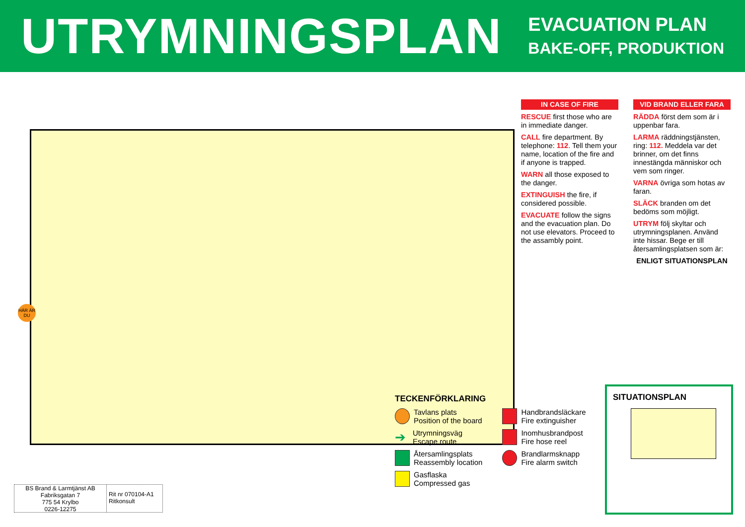UTRYMNINGSPLAN
EVACUATION PLAN
BAKE-OFF, PRODUKTION
IN CASE OF FIRE
RESCUE first those who are in immediate danger.
CALL fire department. By telephone: 112. Tell them your name, location of the fire and if anyone is trapped.
WARN all those exposed to the danger.
EXTINGUISH the fire, if considered possible.
EVACUATE follow the signs and the evacuation plan. Do not use elevators. Proceed to the assambly point.
VID BRAND ELLER FARA
RÄDDA först dem som är i uppenbar fara.
LARMA räddningstjänsten, ring: 112. Meddela var det brinner, om det finns innestängda människor och vem som ringer.
VARNA övriga som hotas av faran.
SLÄCK branden om det bedöms som möjligt.
UTRYM följ skyltar och utrymningsplanen. Använd inte hissar. Bege er till återsamlingsplatsen som är:
ENLIGT SITUATIONSPLAN
HÄR ÄR DU
TECKENFÖRKLARING
Tavlans plats
Position of the board
➔
Utrymningsväg
Escape route
Återsamlingsplats
Reassembly location
Gasflaska
Compressed gas
Handbrandsläckare
Fire extinguisher
Inomhusbrandpost
Fire hose reel
Brandlarmsknapp
Fire alarm switch
SITUATIONSPLAN
BS Brand & Larmtjänst AB
Fabriksgatan 7
775 54 Krylbo
0226-12275
Rit nr 070104-A1
Ritkonsult